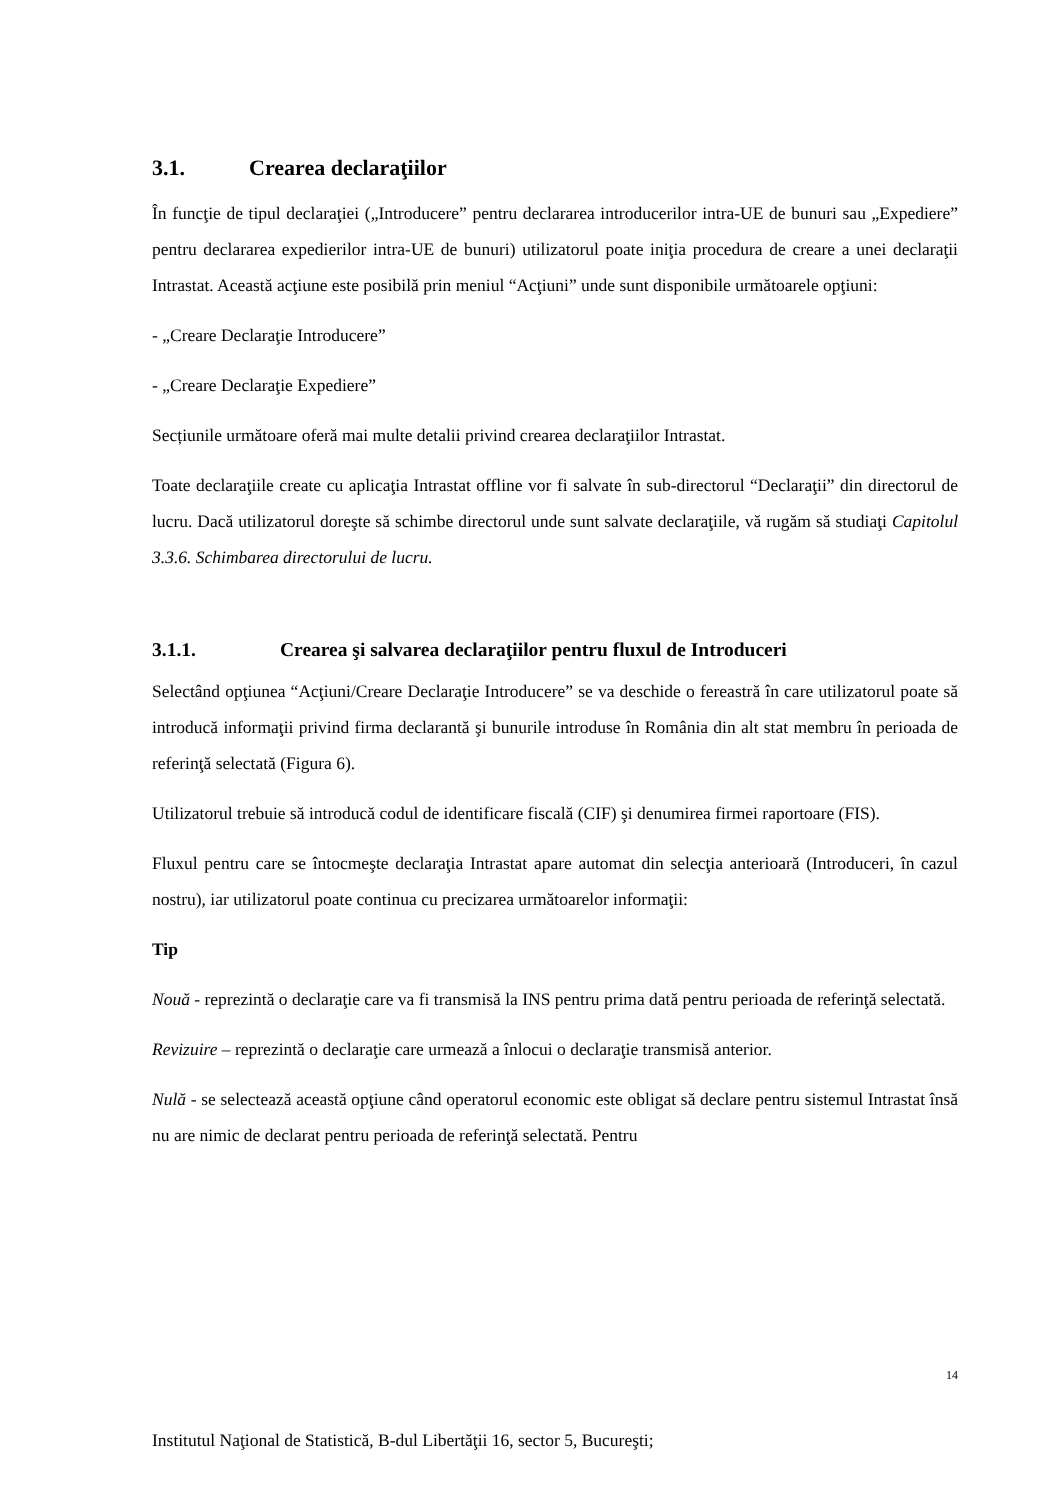3.1. Crearea declaraţiilor
În funcţie de tipul declaraţiei („Introducere” pentru declararea introducerilor intra-UE de bunuri sau „Expediere” pentru declararea expedierilor intra-UE de bunuri) utilizatorul poate iniţia procedura de creare a unei declaraţii Intrastat. Această acţiune este posibilă prin meniul “Acţiuni” unde sunt disponibile următoarele opţiuni:
- „Creare Declaraţie Introducere”
- „Creare Declaraţie Expediere”
Secțiunile următoare oferă mai multe detalii privind crearea declaraţiilor Intrastat.
Toate declaraţiile create cu aplicaţia Intrastat offline vor fi salvate în sub-directorul “Declaraţii” din directorul de lucru. Dacă utilizatorul doreşte să schimbe directorul unde sunt salvate declaraţiile, vă rugăm să studiaţi Capitolul 3.3.6. Schimbarea directorului de lucru.
3.1.1. Crearea şi salvarea declaraţiilor pentru fluxul de Introduceri
Selectând opţiunea “Acţiuni/Creare Declaraţie Introducere” se va deschide o fereastră în care utilizatorul poate să introducă informaţii privind firma declarantă şi bunurile introduse în România din alt stat membru în perioada de referinţă selectată (Figura 6).
Utilizatorul trebuie să introducă codul de identificare fiscală (CIF) şi denumirea firmei raportoare (FIS).
Fluxul pentru care se întocmeşte declaraţia Intrastat apare automat din selecţia anterioară (Introduceri, în cazul nostru), iar utilizatorul poate continua cu precizarea următoarelor informaţii:
Tip
Nouă - reprezintă o declaraţie care va fi transmisă la INS pentru prima dată pentru perioada de referinţă selectată.
Revizuire – reprezintă o declaraţie care urmează a înlocui o declaraţie transmisă anterior.
Nulă - se selectează această opţiune când operatorul economic este obligat să declare pentru sistemul Intrastat însă nu are nimic de declarat pentru perioada de referinţă selectată. Pentru
14
Institutul Naţional de Statistică, B-dul Libertăţii 16, sector 5, Bucureşti;